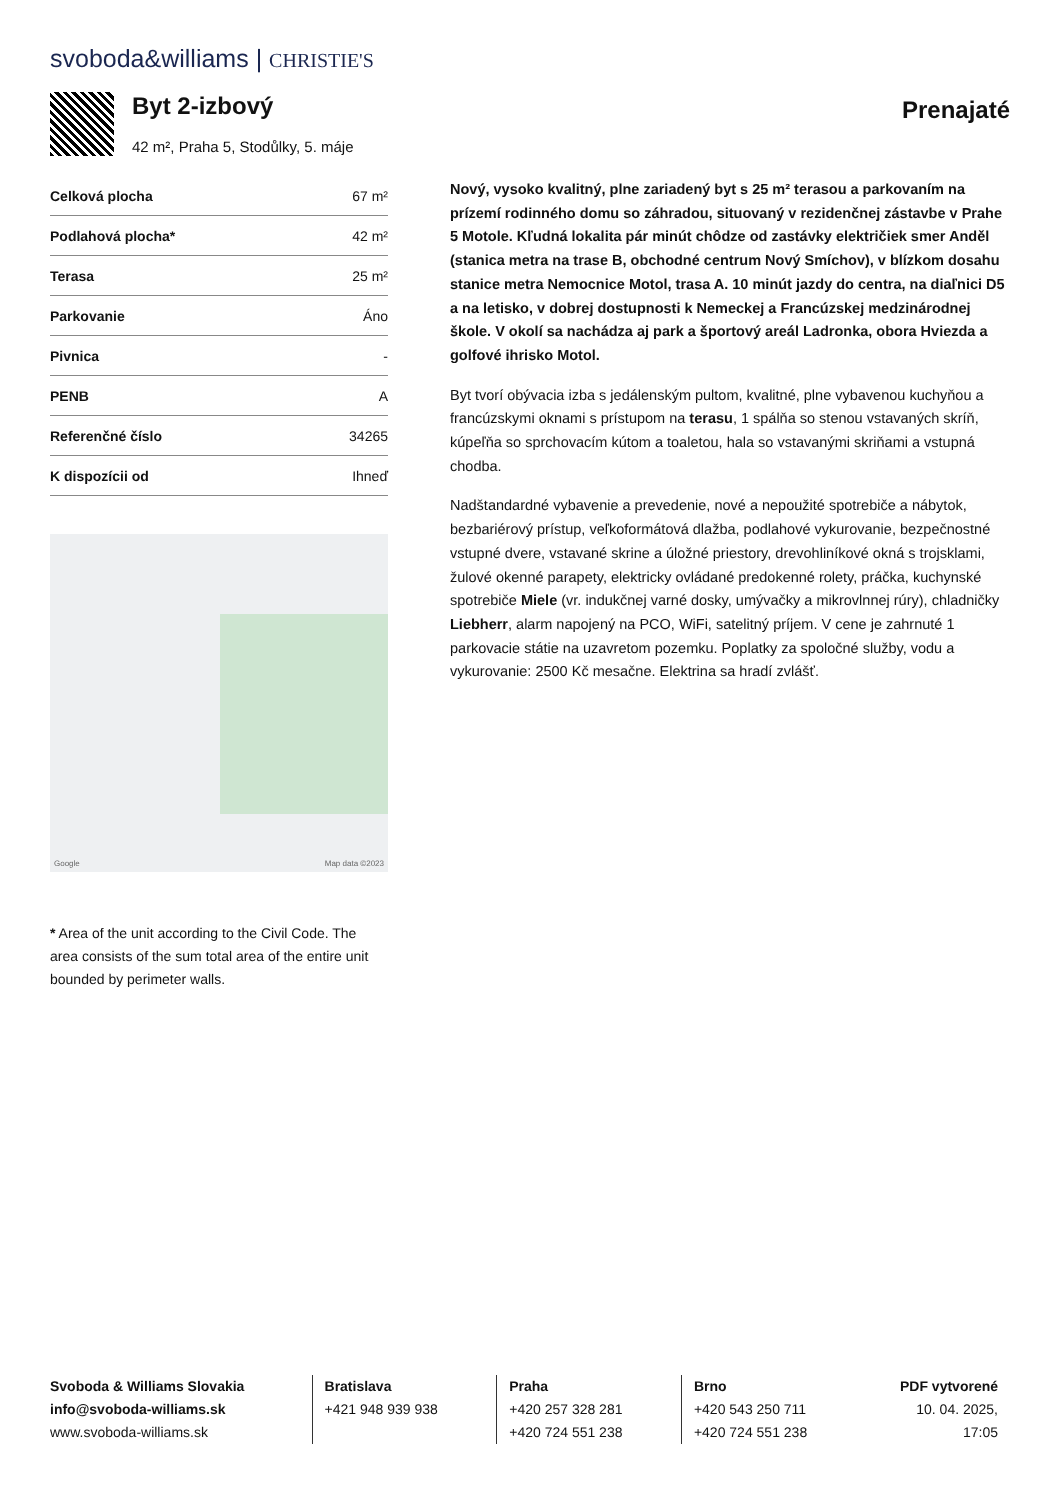svoboda&williams | CHRISTIE'S
Byt 2-izbový
42 m², Praha 5, Stodůlky, 5. máje
Prenajaté
| Celková plocha | 67 m² |
| Podlahová plocha* | 42 m² |
| Terasa | 25 m² |
| Parkovanie | Áno |
| Pivnica | - |
| PENB | A |
| Referenčné číslo | 34265 |
| K dispozícii od | Ihneď |
Google Map data ©2023
* Area of the unit according to the Civil Code. The area consists of the sum total area of the entire unit bounded by perimeter walls.
Nový, vysoko kvalitný, plne zariadený byt s 25 m² terasou a parkovaním na prízemí rodinného domu so záhradou, situovaný v rezidenčnej zástavbe v Prahe 5 Motole. Kľudná lokalita pár minút chôdze od zastávky električiek smer Anděl (stanica metra na trase B, obchodné centrum Nový Smíchov), v blízkom dosahu stanice metra Nemocnice Motol, trasa A. 10 minút jazdy do centra, na diaľnici D5 a na letisko, v dobrej dostupnosti k Nemeckej a Francúzskej medzinárodnej škole. V okolí sa nachádza aj park a športový areál Ladronka, obora Hviezda a golfové ihrisko Motol.
Byt tvorí obývacia izba s jedálenským pultom, kvalitné, plne vybavenou kuchyňou a francúzskymi oknami s prístupom na terasu, 1 spálňa so stenou vstavaných skríň, kúpeľňa so sprchovacím kútom a toaletou, hala so vstavanými skriňami a vstupná chodba.
Nadštandardné vybavenie a prevedenie, nové a nepoužité spotrebiče a nábytok, bezbariérový prístup, veľkoformátová dlažba, podlahové vykurovanie, bezpečnostné vstupné dvere, vstavané skrine a úložné priestory, drevohliníkové okná s trojsklami, žulové okenné parapety, elektricky ovládané predokenné rolety, práčka, kuchynské spotrebiče Miele (vr. indukčnej varné dosky, umývačky a mikrovlnnej rúry), chladničky Liebherr, alarm napojený na PCO, WiFi, satelitný príjem. V cene je zahrnuté 1 parkovacie státie na uzavretom pozemku. Poplatky za spoločné služby, vodu a vykurovanie: 2500 Kč mesačne. Elektrina sa hradí zvlášť.
Svoboda & Williams Slovakia
info@svoboda-williams.sk
www.svoboda-williams.sk
Bratislava
+421 948 939 938
Praha
+420 257 328 281
+420 724 551 238
Brno
+420 543 250 711
+420 724 551 238
PDF vytvorené
10. 04. 2025, 17:05